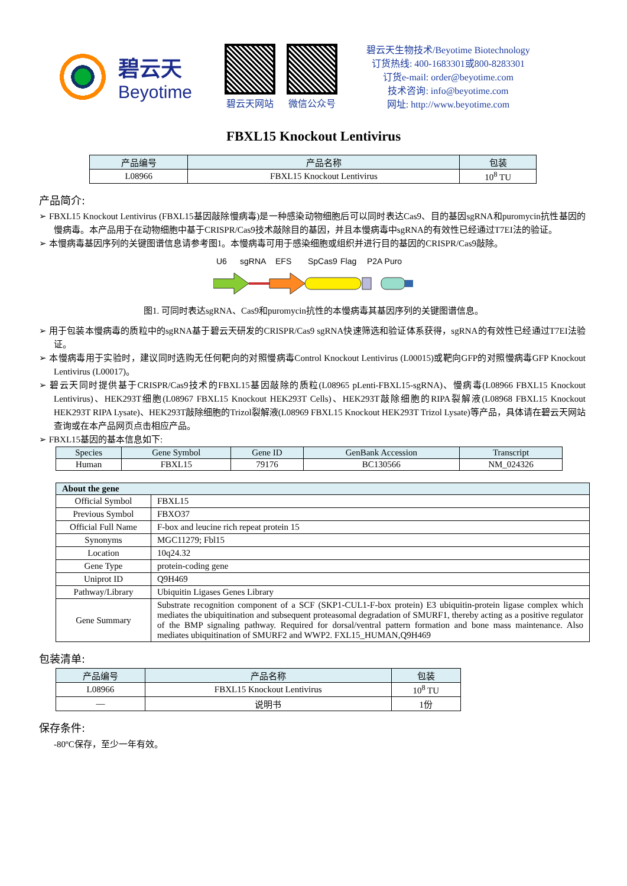碧云天
Beyotime
碧云天网站 微信公众号
碧云天生物技术/Beyotime Biotechnology
订货热线: 400-1683301或800-8283301
订货e-mail: order@beyotime.com
技术咨询: info@beyotime.com
网址: http://www.beyotime.com
FBXL15 Knockout Lentivirus
| 产品编号 | 产品名称 | 包装 |
| --- | --- | --- |
| L08966 | FBXL15 Knockout Lentivirus | 10<sup>8</sup> TU |
产品简介:
➢ FBXL15 Knockout Lentivirus (FBXL15基因敲除慢病毒)是一种感染动物细胞后可以同时表达Cas9、目的基因sgRNA和puromycin抗性基因的慢病毒。本产品用于在动物细胞中基于CRISPR/Cas9技术敲除目的基因，并且本慢病毒中sgRNA的有效性已经通过T7EI法的验证。
➢ 本慢病毒基因序列的关键图谱信息请参考图1。本慢病毒可用于感染细胞或组织并进行目的基因的CRISPR/Cas9敲除。
U6
sgRNA
EFS
SpCas9
Flag
P2A Puro
图1. 可同时表达sgRNA、Cas9和puromycin抗性的本慢病毒其基因序列的关键图谱信息。
➢ 用于包装本慢病毒的质粒中的sgRNA基于碧云天研发的CRISPR/Cas9 sgRNA快速筛选和验证体系获得，sgRNA的有效性已经通过T7EI法验证。
➢ 本慢病毒用于实验时，建议同时选购无任何靶向的对照慢病毒Control Knockout Lentivirus (L00015)或靶向GFP的对照慢病毒GFP Knockout Lentivirus (L00017)。
➢ 碧云天同时提供基于CRISPR/Cas9技术的FBXL15基因敲除的质粒(L08965 pLenti-FBXL15-sgRNA)、慢病毒(L08966 FBXL15 Knockout Lentivirus)、HEK293T细胞(L08967 FBXL15 Knockout HEK293T Cells)、HEK293T敲除细胞的RIPA裂解液(L08968 FBXL15 Knockout HEK293T RIPA Lysate)、HEK293T敲除细胞的Trizol裂解液(L08969 FBXL15 Knockout HEK293T Trizol Lysate)等产品，具体请在碧云天网站查询或在本产品网页点击相应产品。
➢ FBXL15基因的基本信息如下:
| Species | Gene Symbol | Gene ID | GenBank Accession | Transcript |
| --- | --- | --- | --- | --- |
| Human | FBXL15 | 79176 | BC130566 | NM_024326 |
| About the gene | |
| --- | --- |
| Official Symbol | FBXL15 |
| Previous Symbol | FBXO37 |
| Official Full Name | F-box and leucine rich repeat protein 15 |
| Synonyms | MGC11279; Fbl15 |
| Location | 10q24.32 |
| Gene Type | protein-coding gene |
| Uniprot ID | Q9H469 |
| Pathway/Library | Ubiquitin Ligases Genes Library |
| Gene Summary | Substrate recognition component of a SCF (SKP1-CUL1-F-box protein) E3 ubiquitin-protein ligase complex which mediates the ubiquitination and subsequent proteasomal degradation of SMURF1, thereby acting as a positive regulator of the BMP signaling pathway. Required for dorsal/ventral pattern formation and bone mass maintenance. Also mediates ubiquitination of SMURF2 and WWP2. FXL15_HUMAN,Q9H469 |
包装清单:
| 产品编号 | 产品名称 | 包装 |
| --- | --- | --- |
| L08966 | FBXL15 Knockout Lentivirus | 10<sup>8</sup> TU |
| — | 说明书 | 1份 |
保存条件:
-80ºC保存，至少一年有效。